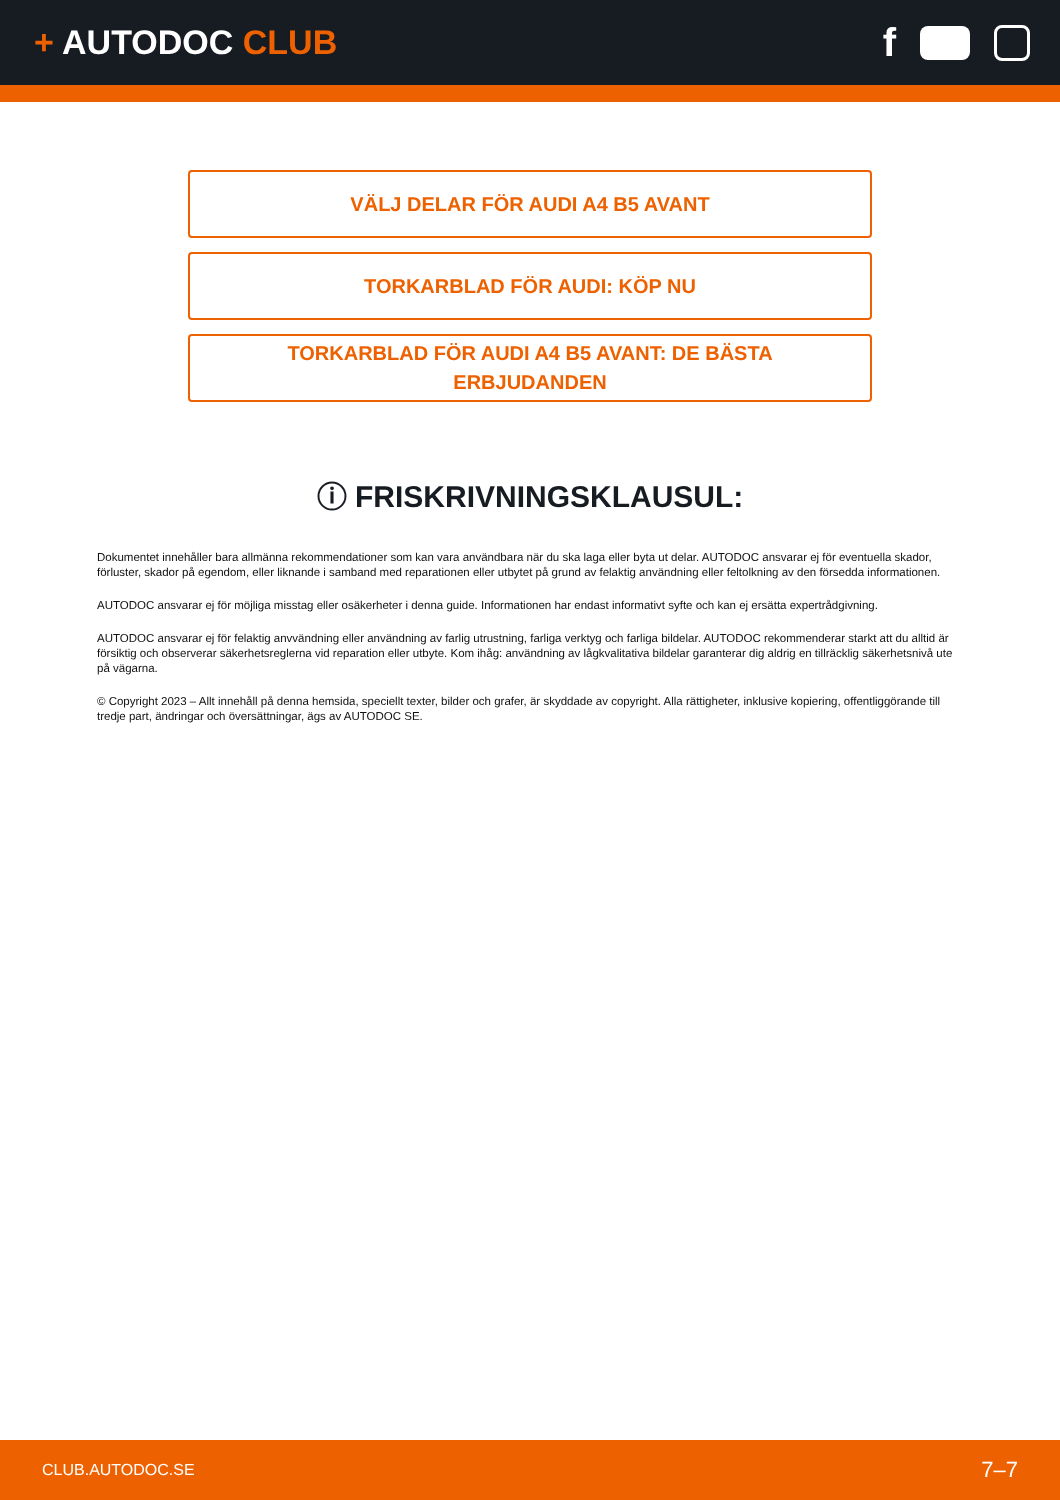+ AUTODOC CLUB
f
VÄLJ DELAR FÖR AUDI A4 B5 AVANT
TORKARBLAD FÖR AUDI: KÖP NU
TORKARBLAD FÖR AUDI A4 B5 AVANT: DE BÄSTA
ERBJUDANDEN
ⓘ FRISKRIVNINGSKLAUSUL:
Dokumentet innehåller bara allmänna rekommendationer som kan vara användbara när du ska laga eller byta ut delar. AUTODOC ansvarar ej för eventuella skador, förluster, skador på egendom, eller liknande i samband med reparationen eller utbytet på grund av felaktig användning eller feltolkning av den försedda informationen.
AUTODOC ansvarar ej för möjliga misstag eller osäkerheter i denna guide. Informationen har endast informativt syfte och kan ej ersätta expertrådgivning.
AUTODOC ansvarar ej för felaktig anvvändning eller användning av farlig utrustning, farliga verktyg och farliga bildelar. AUTODOC rekommenderar starkt att du alltid är försiktig och observerar säkerhetsreglerna vid reparation eller utbyte. Kom ihåg: användning av lågkvalitativa bildelar garanterar dig aldrig en tillräcklig säkerhetsnivå ute på vägarna.
© Copyright 2023 – Allt innehåll på denna hemsida, speciellt texter, bilder och grafer, är skyddade av copyright. Alla rättigheter, inklusive kopiering, offentliggörande till tredje part, ändringar och översättningar, ägs av AUTODOC SE.
CLUB.AUTODOC.SE 7–7